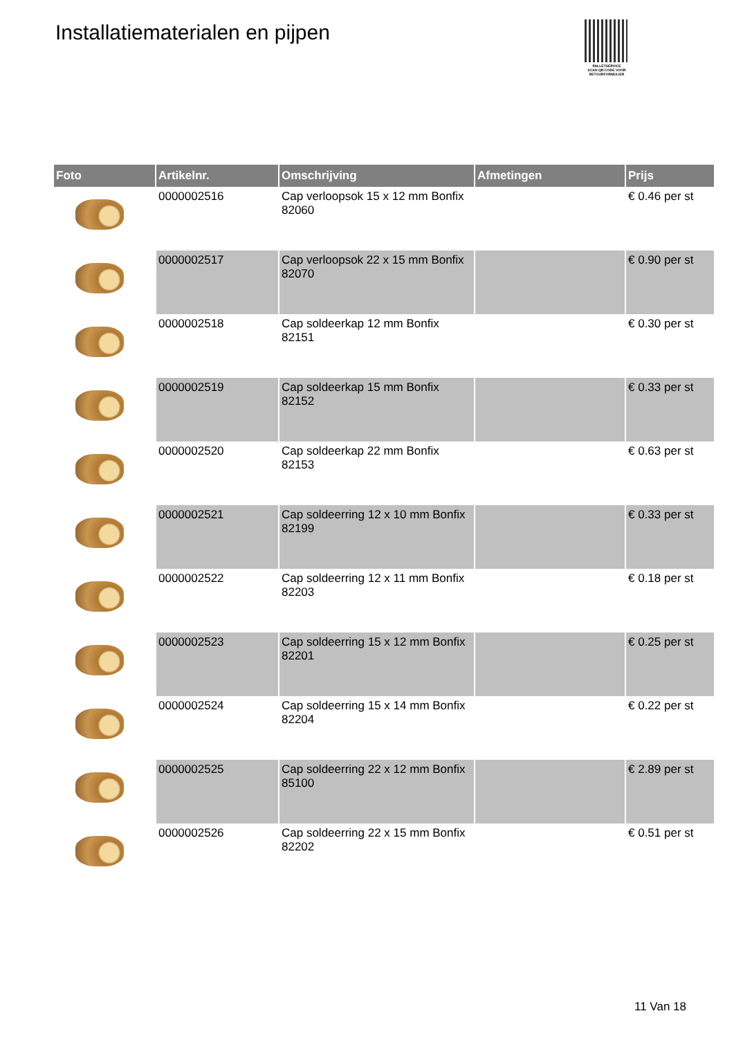Installatiematerialen en pijpen
PALLETSERVICE
SCAN QR-CODE VOOR RETOURFORMULIER
| Foto | Artikelnr. | Omschrijving | Afmetingen | Prijs |
| --- | --- | --- | --- | --- |
| | 0000002516 | Cap verloopsok 15 x 12 mm Bonfix 82060 | | € 0.46 per st |
| | 0000002517 | Cap verloopsok 22 x 15 mm Bonfix 82070 | | € 0.90 per st |
| | 0000002518 | Cap soldeerkap 12 mm Bonfix 82151 | | € 0.30 per st |
| | 0000002519 | Cap soldeerkap 15 mm Bonfix 82152 | | € 0.33 per st |
| | 0000002520 | Cap soldeerkap 22 mm Bonfix 82153 | | € 0.63 per st |
| | 0000002521 | Cap soldeerring 12 x 10 mm Bonfix 82199 | | € 0.33 per st |
| | 0000002522 | Cap soldeerring 12 x 11 mm Bonfix 82203 | | € 0.18 per st |
| | 0000002523 | Cap soldeerring 15 x 12 mm Bonfix 82201 | | € 0.25 per st |
| | 0000002524 | Cap soldeerring 15 x 14 mm Bonfix 82204 | | € 0.22 per st |
| | 0000002525 | Cap soldeerring 22 x 12 mm Bonfix 85100 | | € 2.89 per st |
| | 0000002526 | Cap soldeerring 22 x 15 mm Bonfix 82202 | | € 0.51 per st |
11 Van 18